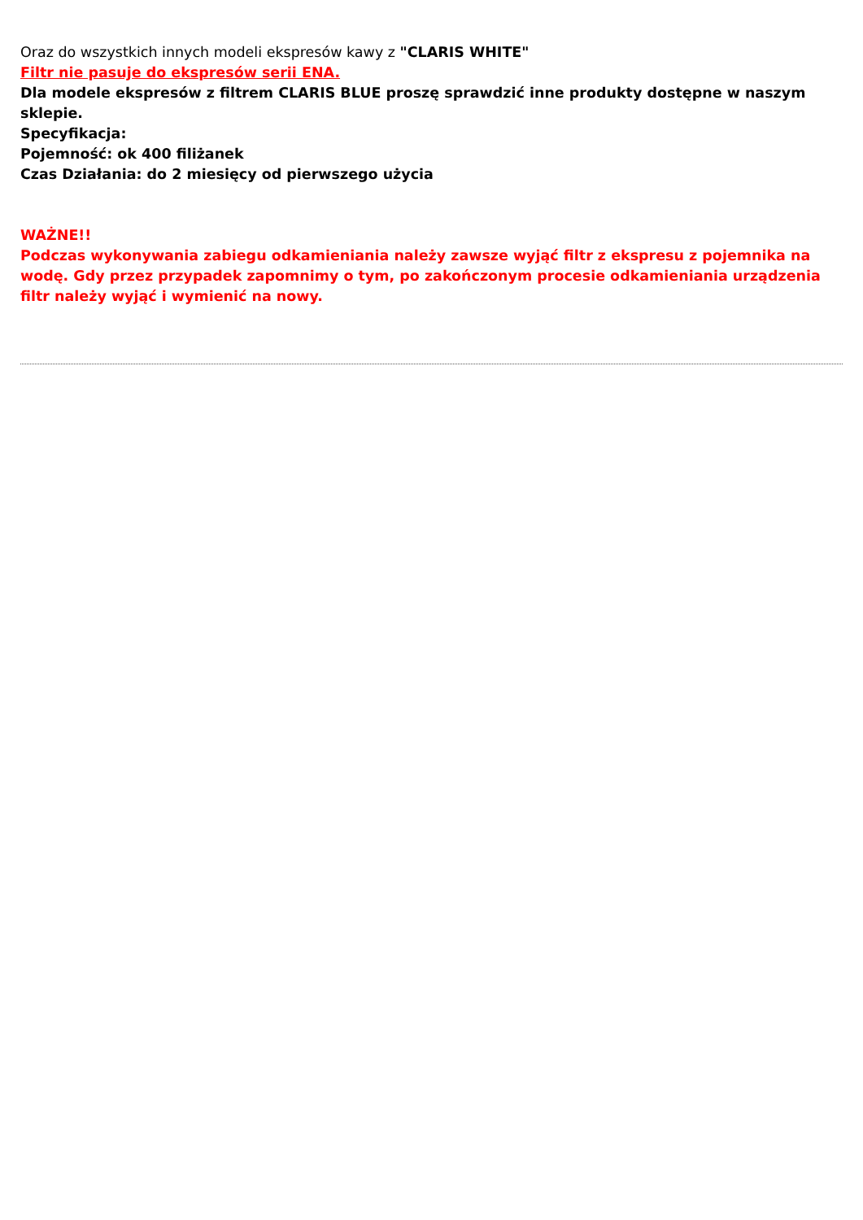Oraz do wszystkich innych modeli ekspresów kawy z "CLARIS WHITE"
Filtr nie pasuje do ekspresów serii ENA.
Dla modele ekspresów z filtrem CLARIS BLUE proszę sprawdzić inne produkty dostępne w naszym sklepie.
Specyfikacja:
Pojemność: ok 400 filiżanek
Czas Działania: do 2 miesięcy od pierwszego użycia
WAŻNE!!
Podczas wykonywania zabiegu odkamieniania należy zawsze wyjąć filtr z ekspresu z pojemnika na wodę. Gdy przez przypadek zapomnimy o tym, po zakończonym procesie odkamieniania urządzenia filtr należy wyjąć i wymienić na nowy.